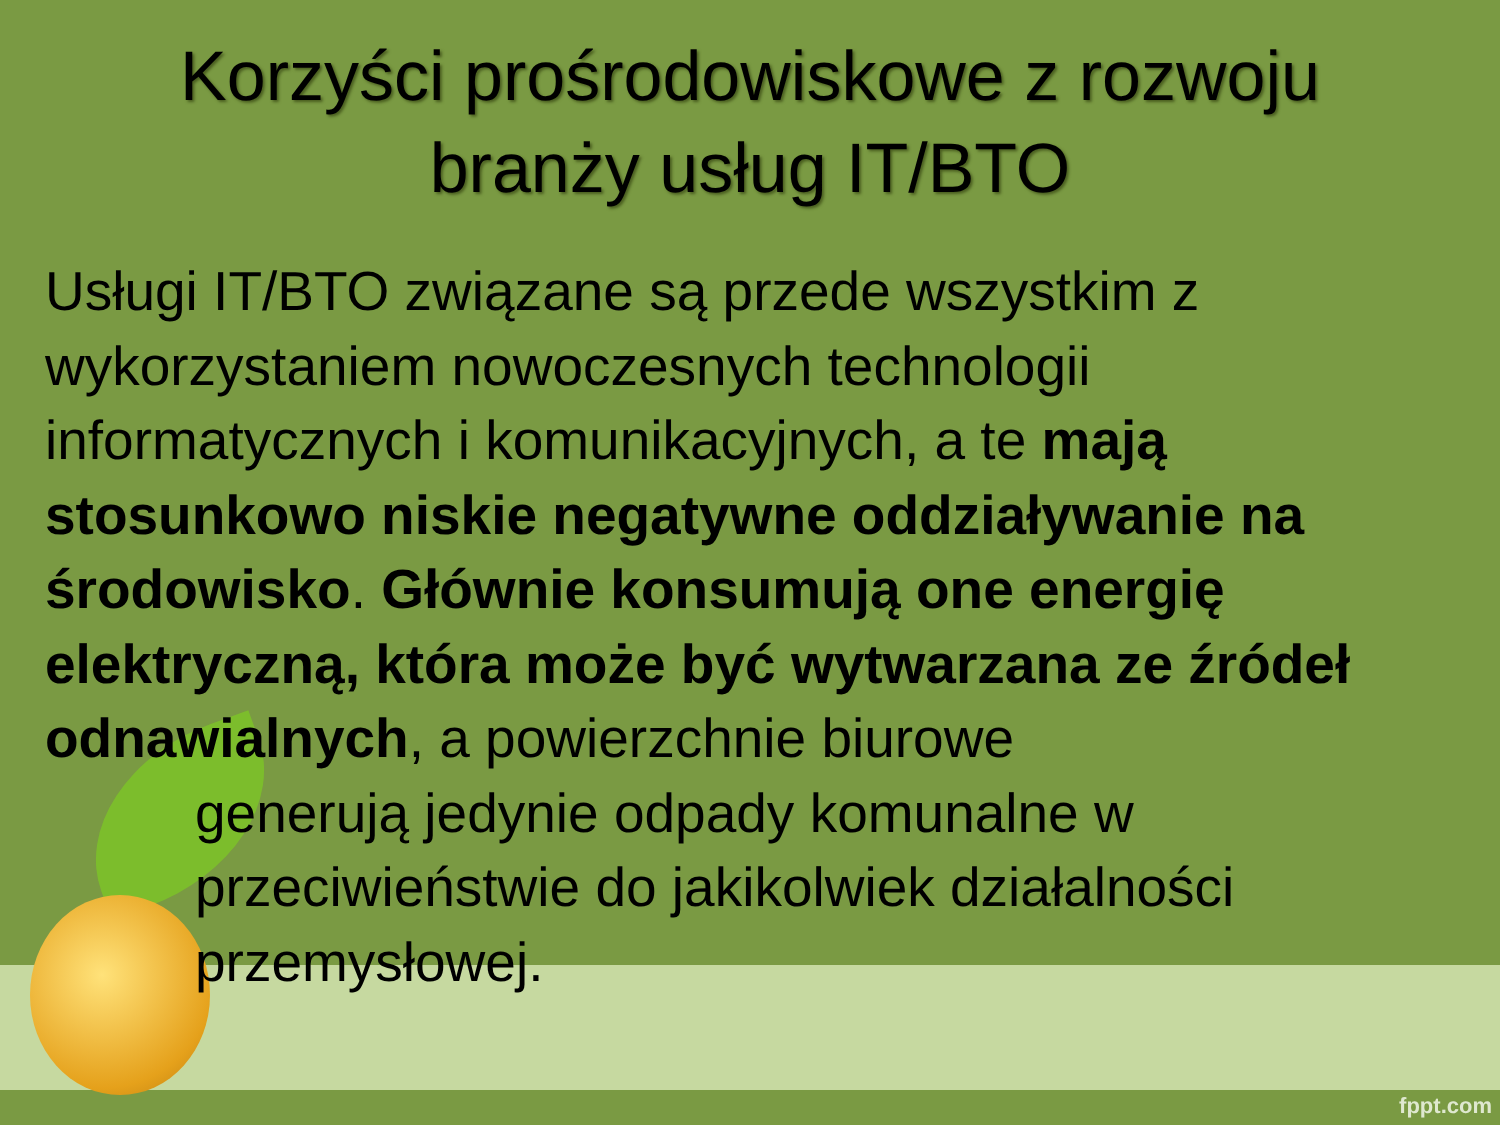Korzyści prośrodowiskowe z rozwoju branży usług IT/BTO
Usługi IT/BTO związane są przede wszystkim z wykorzystaniem nowoczesnych technologii informatycznych i komunikacyjnych, a te mają stosunkowo niskie negatywne oddziaływanie na środowisko. Głównie konsumują one energię elektryczną, która może być wytwarzana ze źródeł odnawialnych, a powierzchnie biurowe
generują jedynie odpady komunalne w przeciwieństwie do jakikolwiek działalności przemysłowej.
fppt.com